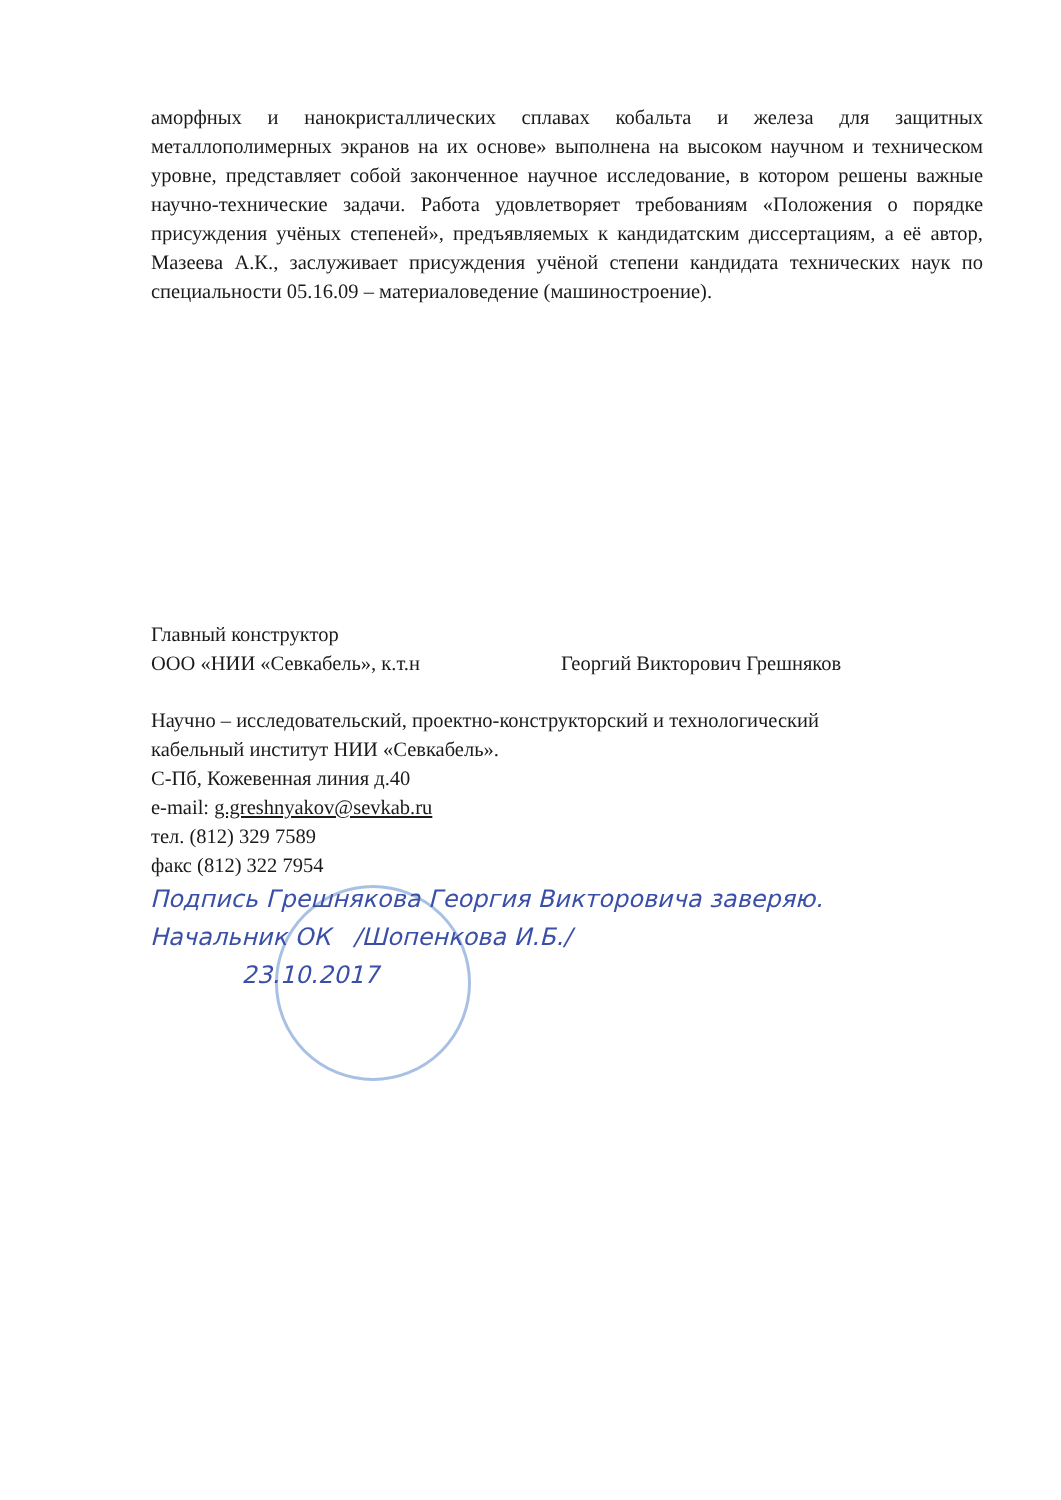аморфных и нанокристаллических сплавах кобальта и железа для защитных металлополимерных экранов на их основе» выполнена на высоком научном и техническом уровне, представляет собой законченное научное исследование, в котором решены важные научно-технические задачи. Работа удовлетворяет требованиям «Положения о порядке присуждения учёных степеней», предъявляемых к кандидатским диссертациям, а её автор, Мазеева А.К., заслуживает присуждения учёной степени кандидата технических наук по специальности 05.16.09 – материаловедение (машиностроение).
Главный конструктор
ООО «НИИ «Севкабель», к.т.н Георгий Викторович Грешняков
Научно – исследовательский, проектно-конструкторский и технологический
кабельный институт НИИ «Севкабель».
С-Пб, Кожевенная линия д.40
e-mail: g.greshnyakov@sevkab.ru
тел. (812) 329 7589
факс (812) 322 7954
Подпись Грешнякова Георгия Викторовича заверяю.
Начальник ОК /Шопенкова И.Б./
23.10.2017